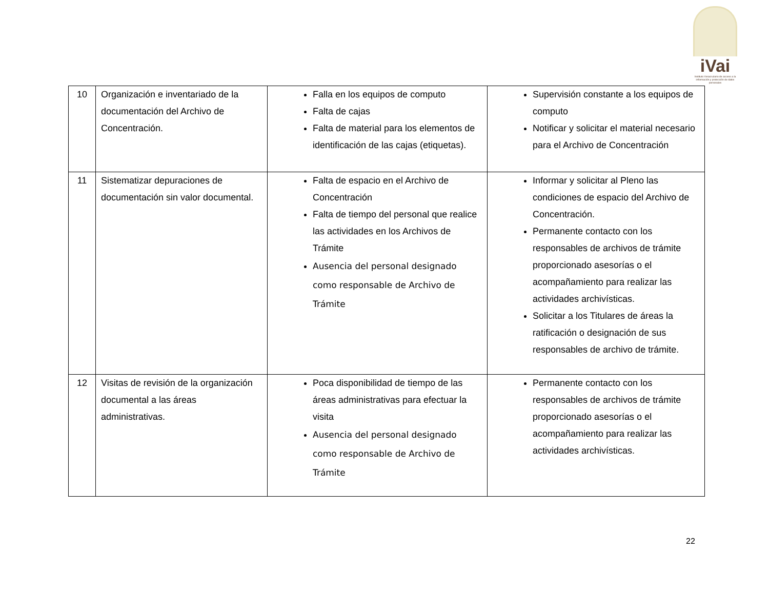iVai
Instituto Veracruzano de acceso a la información y protección de datos personales
| 10 | Organización e inventariado de la documentación del Archivo de Concentración. | Falla en los equipos de computo Falta de cajas Falta de material para los elementos de identificación de las cajas (etiquetas). | Supervisión constante a los equipos de computo Notificar y solicitar el material necesario para el Archivo de Concentración |
| 11 | Sistematizar depuraciones de documentación sin valor documental. | Falta de espacio en el Archivo de Concentración Falta de tiempo del personal que realice las actividades en los Archivos de Trámite Ausencia del personal designado como responsable de Archivo de Trámite | Informar y solicitar al Pleno las condiciones de espacio del Archivo de Concentración. Permanente contacto con los responsables de archivos de trámite proporcionado asesorías o el acompañamiento para realizar las actividades archivísticas. Solicitar a los Titulares de áreas la ratificación o designación de sus responsables de archivo de trámite. |
| 12 | Visitas de revisión de la organización documental a las áreas administrativas. | Poca disponibilidad de tiempo de las áreas administrativas para efectuar la visita Ausencia del personal designado como responsable de Archivo de Trámite | Permanente contacto con los responsables de archivos de trámite proporcionado asesorías o el acompañamiento para realizar las actividades archivísticas. |
22